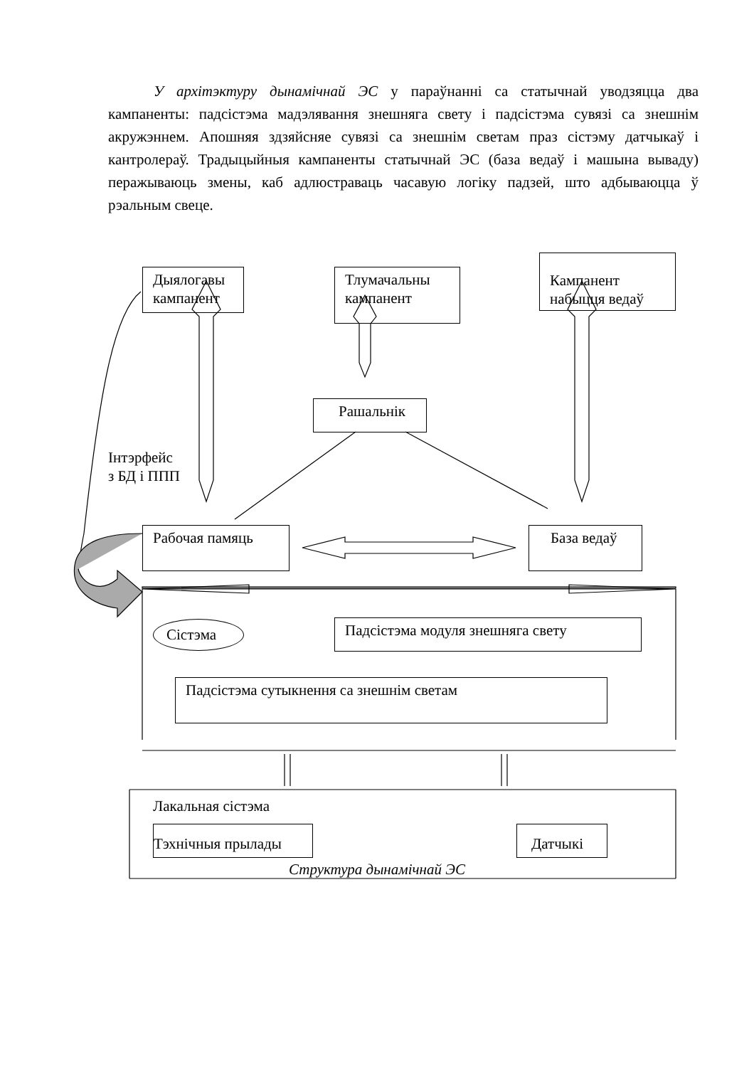У архітэктуру дынамічнай ЭС у параўнанні са статычнай уводзяцца два кампаненты: падсістэма мадэлявання знешняга свету і падсістэма сувязі са знешнім акружэннем. Апошняя здзяйсняе сувязі са знешнім светам праз сістэму датчыкаў і кантролераў. Традыцыйныя кампаненты статычнай ЭС (база ведаў і машына вываду) перажываюць змены, каб адлюстраваць часавую логіку падзей, што адбываюцца ў рэальным свеце.
Дыялогавы кампанент
Тлумачальны кампанент
Кампанент набыцця ведаў
Рашальнік
Інтэрфейс
з БД і ППП
Рабочая памяць База ведаў
Сістэма Падсістэма модуля знешняга свету
Падсістэма сутыкнення са знешнім светам
Лакальная сістэма
Тэхнічныя прылады Датчыкі
Структура дынамічнай ЭС